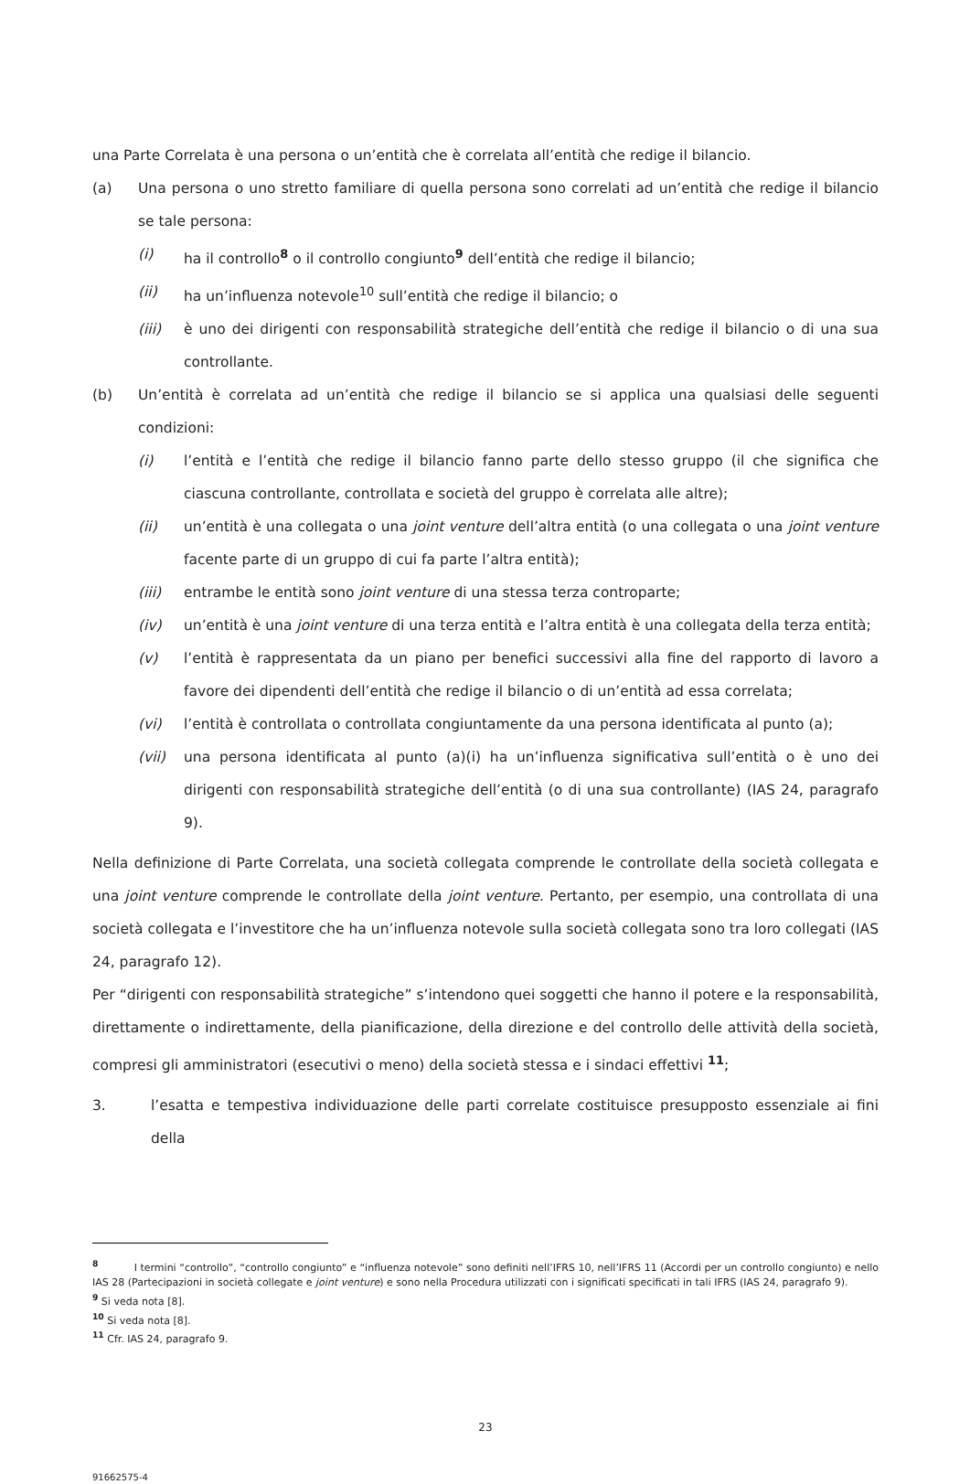una Parte Correlata è una persona o un’entità che è correlata all’entità che redige il bilancio.
(a) Una persona o uno stretto familiare di quella persona sono correlati ad un’entità che redige il bilancio se tale persona:
(i) ha il controllo<sup>8</sup> o il controllo congiunto<sup>9</sup> dell’entità che redige il bilancio;
(ii) ha un’influenza notevole<sup>10</sup> sull’entità che redige il bilancio; o
(iii) è uno dei dirigenti con responsabilità strategiche dell’entità che redige il bilancio o di una sua controllante.
(b) Un’entità è correlata ad un’entità che redige il bilancio se si applica una qualsiasi delle seguenti condizioni:
(i) l’entità e l’entità che redige il bilancio fanno parte dello stesso gruppo (il che significa che ciascuna controllante, controllata e società del gruppo è correlata alle altre);
(ii) un’entità è una collegata o una joint venture dell’altra entità (o una collegata o una joint venture facente parte di un gruppo di cui fa parte l’altra entità);
(iii) entrambe le entità sono joint venture di una stessa terza controparte;
(iv) un’entità è una joint venture di una terza entità e l’altra entità è una collegata della terza entità;
(v) l’entità è rappresentata da un piano per benefici successivi alla fine del rapporto di lavoro a favore dei dipendenti dell’entità che redige il bilancio o di un’entità ad essa correlata;
(vi) l’entità è controllata o controllata congiuntamente da una persona identificata al punto (a);
(vii) una persona identificata al punto (a)(i) ha un’influenza significativa sull’entità o è uno dei dirigenti con responsabilità strategiche dell’entità (o di una sua controllante) (IAS 24, paragrafo 9).
Nella definizione di Parte Correlata, una società collegata comprende le controllate della società collegata e una joint venture comprende le controllate della joint venture. Pertanto, per esempio, una controllata di una società collegata e l’investitore che ha un’influenza notevole sulla società collegata sono tra loro collegati (IAS 24, paragrafo 12).
Per “dirigenti con responsabilità strategiche” s’intendono quei soggetti che hanno il potere e la responsabilità, direttamente o indirettamente, della pianificazione, della direzione e del controllo delle attività della società, compresi gli amministratori (esecutivi o meno) della società stessa e i sindaci effettivi <sup>11</sup>;
3. l’esatta e tempestiva individuazione delle parti correlate costituisce presupposto essenziale ai fini della
<sup>8</sup> I termini “controllo”, “controllo congiunto” e “influenza notevole” sono definiti nell’IFRS 10, nell’IFRS 11 (Accordi per un controllo congiunto) e nello IAS 28 (Partecipazioni in società collegate e joint venture) e sono nella Procedura utilizzati con i significati specificati in tali IFRS (IAS 24, paragrafo 9).
<sup>9</sup> Si veda nota [8].
<sup>10</sup> Si veda nota [8].
<sup>11</sup> Cfr. IAS 24, paragrafo 9.
23
91662575-4